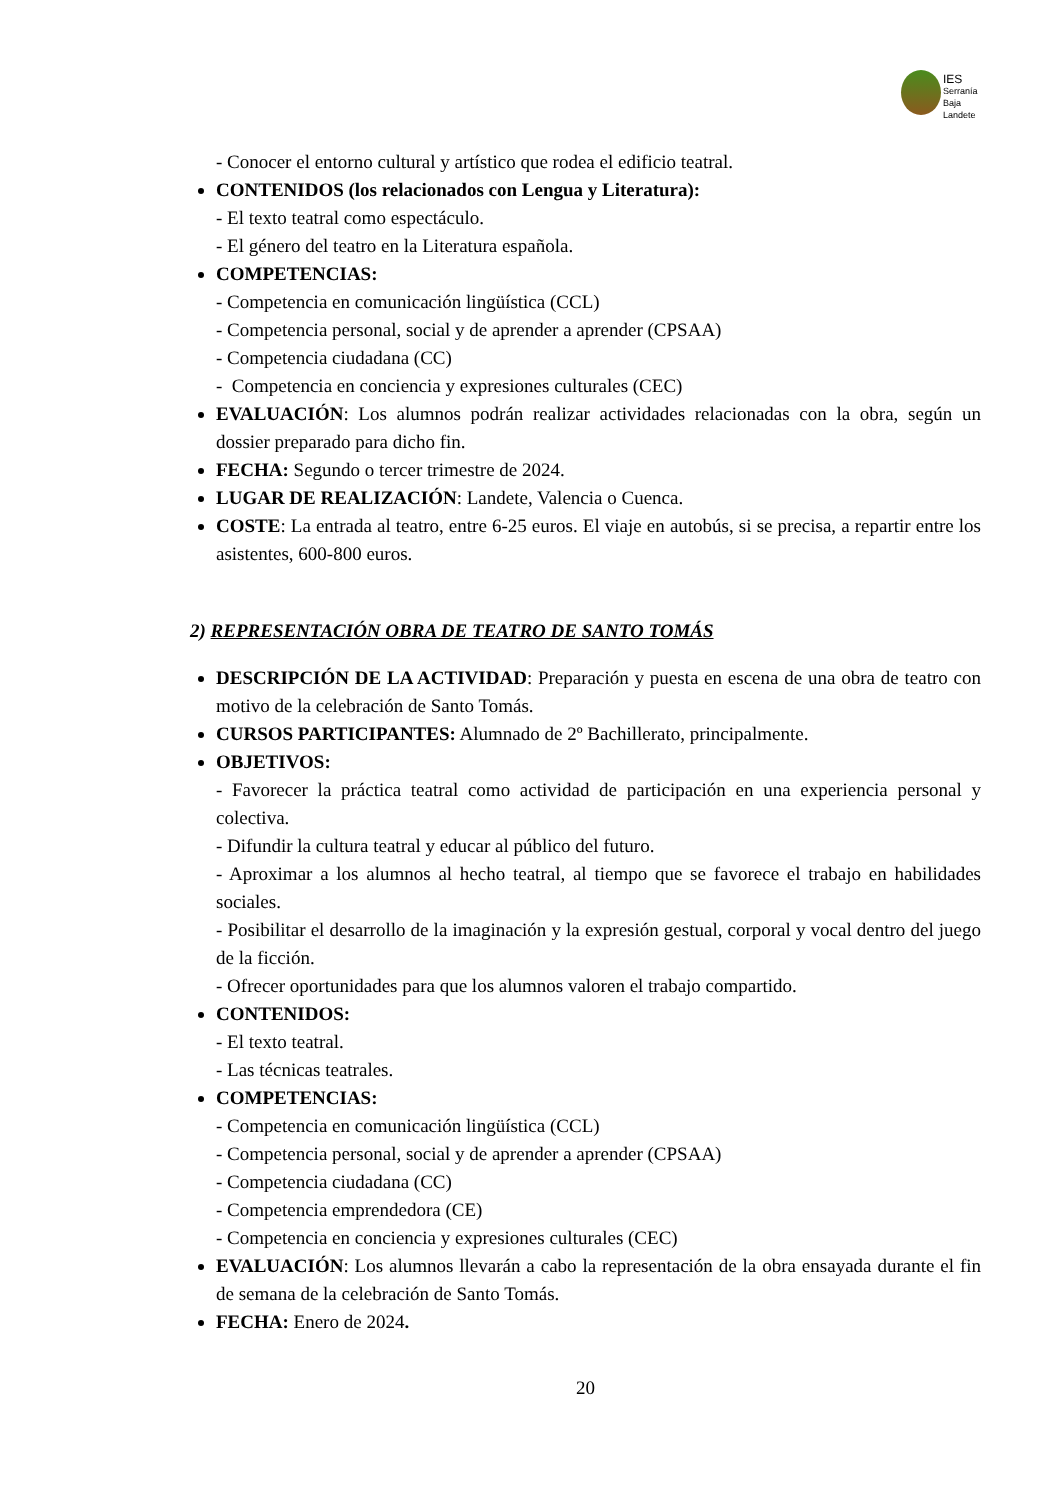IES
Serranía
Baja
Landete
- Conocer el entorno cultural y artístico que rodea el edificio teatral.
CONTENIDOS (los relacionados con Lengua y Literatura):
- El texto teatral como espectáculo.
- El género del teatro en la Literatura española.
COMPETENCIAS:
- Competencia en comunicación lingüística (CCL)
- Competencia personal, social y de aprender a aprender (CPSAA)
- Competencia ciudadana (CC)
- Competencia en conciencia y expresiones culturales (CEC)
EVALUACIÓN: Los alumnos podrán realizar actividades relacionadas con la obra, según un dossier preparado para dicho fin.
FECHA: Segundo o tercer trimestre de 2024.
LUGAR DE REALIZACIÓN: Landete, Valencia o Cuenca.
COSTE: La entrada al teatro, entre 6-25 euros. El viaje en autobús, si se precisa, a repartir entre los asistentes, 600-800 euros.
2) REPRESENTACIÓN OBRA DE TEATRO DE SANTO TOMÁS
DESCRIPCIÓN DE LA ACTIVIDAD: Preparación y puesta en escena de una obra de teatro con motivo de la celebración de Santo Tomás.
CURSOS PARTICIPANTES: Alumnado de 2º Bachillerato, principalmente.
OBJETIVOS:
- Favorecer la práctica teatral como actividad de participación en una experiencia personal y colectiva.
- Difundir la cultura teatral y educar al público del futuro.
- Aproximar a los alumnos al hecho teatral, al tiempo que se favorece el trabajo en habilidades sociales.
- Posibilitar el desarrollo de la imaginación y la expresión gestual, corporal y vocal dentro del juego de la ficción.
- Ofrecer oportunidades para que los alumnos valoren el trabajo compartido.
CONTENIDOS:
- El texto teatral.
- Las técnicas teatrales.
COMPETENCIAS:
- Competencia en comunicación lingüística (CCL)
- Competencia personal, social y de aprender a aprender (CPSAA)
- Competencia ciudadana (CC)
- Competencia emprendedora (CE)
- Competencia en conciencia y expresiones culturales (CEC)
EVALUACIÓN: Los alumnos llevarán a cabo la representación de la obra ensayada durante el fin de semana de la celebración de Santo Tomás.
FECHA: Enero de 2024.
20